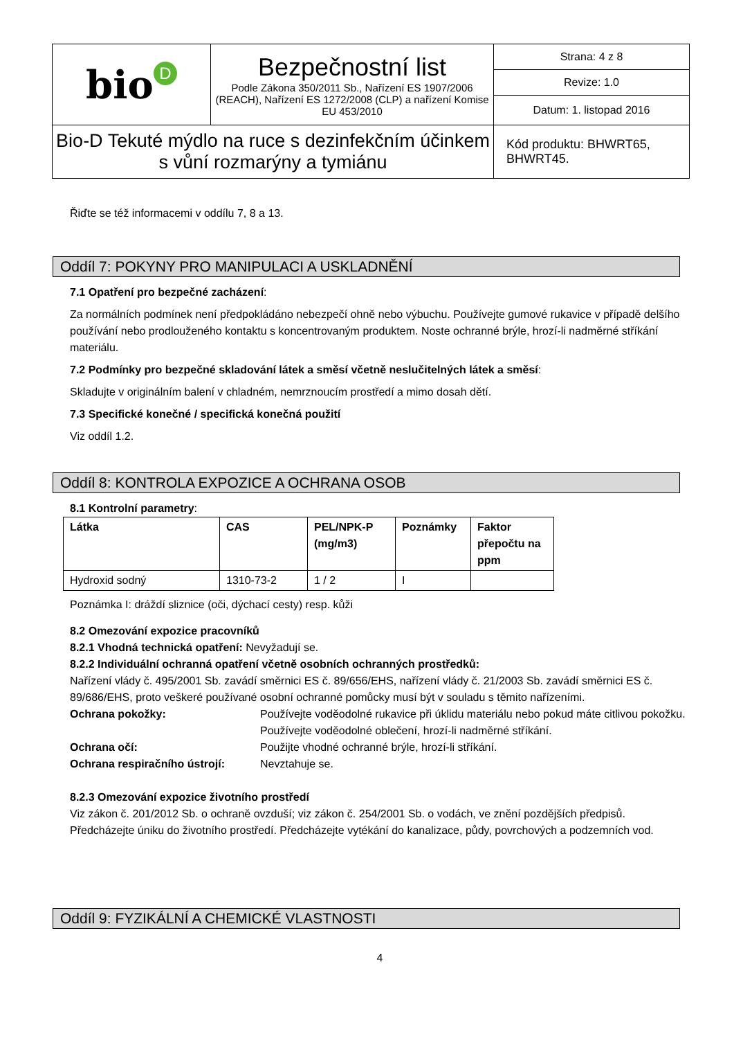| bio D | Bezpečnostní list Podle Zákona 350/2011 Sb., Nařízení ES 1907/2006 (REACH), Nařízení ES 1272/2008 (CLP) a nařízení Komise EU 453/2010 | Strana: 4 z 8 |
| | | Revize: 1.0 |
| | | Datum: 1. listopad 2016 |
| Bio-D Tekuté mýdlo na ruce s dezinfekčním účinkem s vůní rozmarýny a tymiánu | | Kód produktu: BHWRT65, BHWRT45. |
Řiďte se též informacemi v oddílu 7, 8 a 13.
Oddíl 7: POKYNY PRO MANIPULACI A USKLADNĚNÍ
7.1 Opatření pro bezpečné zacházení:
Za normálních podmínek není předpokládáno nebezpečí ohně nebo výbuchu. Používejte gumové rukavice v případě delšího používání nebo prodlouženého kontaktu s koncentrovaným produktem. Noste ochranné brýle, hrozí-li nadměrné stříkání materiálu.
7.2 Podmínky pro bezpečné skladování látek a směsí včetně neslučitelných látek a směsí:
Skladujte v originálním balení v chladném, nemrznoucím prostředí a mimo dosah dětí.
7.3 Specifické konečné / specifická konečná použití
Viz oddíl 1.2.
Oddíl 8: KONTROLA EXPOZICE A OCHRANA OSOB
8.1 Kontrolní parametry:
| Látka | CAS | PEL/NPK-P (mg/m3) | Poznámky | Faktor přepočtu na ppm |
| --- | --- | --- | --- | --- |
| Hydroxid sodný | 1310-73-2 | 1 / 2 | I | |
Poznámka I: dráždí sliznice (oči, dýchací cesty) resp. kůži
8.2 Omezování expozice pracovníků
8.2.1 Vhodná technická opatření: Nevyžadují se.
8.2.2 Individuální ochranná opatření včetně osobních ochranných prostředků:
Nařízení vlády č. 495/2001 Sb. zavádí směrnici ES č. 89/656/EHS, nařízení vlády č. 21/2003 Sb. zavádí směrnici ES č. 89/686/EHS, proto veškeré používané osobní ochranné pomůcky musí být v souladu s těmito nařízeními.
Ochrana pokožky: Používejte voděodolné rukavice při úklidu materiálu nebo pokud máte citlivou pokožku. Používejte voděodolné oblečení, hrozí-li nadměrné stříkání.
Ochrana očí: Použijte vhodné ochranné brýle, hrozí-li stříkání.
Ochrana respiračního ústrojí: Nevztahuje se.
8.2.3 Omezování expozice životního prostředí
Viz zákon č. 201/2012 Sb. o ochraně ovzduší; viz zákon č. 254/2001 Sb. o vodách, ve znění pozdějších předpisů. Předcházejte úniku do životního prostředí. Předcházejte vytékání do kanalizace, půdy, povrchových a podzemních vod.
Oddíl 9: FYZIKÁLNÍ A CHEMICKÉ VLASTNOSTI
4